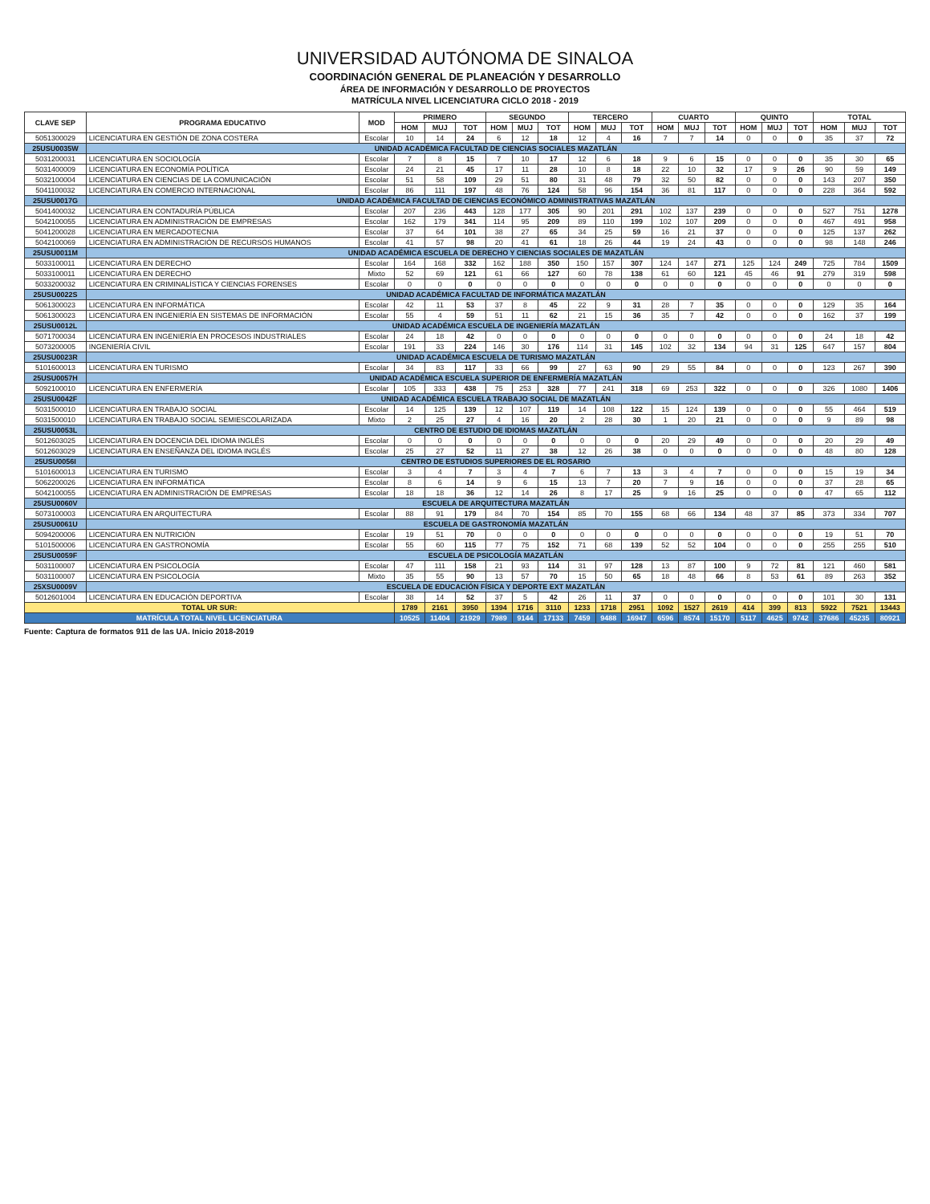UNIVERSIDAD AUTÓNOMA DE SINALOA
COORDINACIÓN GENERAL DE PLANEACIÓN Y DESARROLLO
ÁREA DE INFORMACIÓN Y DESARROLLO DE PROYECTOS
MATRÍCULA NIVEL LICENCIATURA CICLO 2018 - 2019
| CLAVE SEP | PROGRAMA EDUCATIVO | MOD | PRIMERO | | | SEGUNDO | | | TERCERO | | | CUARTO | | | QUINTO | | | TOTAL | | |
| --- | --- | --- | --- | --- | --- | --- | --- | --- | --- | --- | --- | --- | --- | --- | --- | --- | --- | --- | --- | --- |
| | | | HOM | MUJ | TOT | HOM | MUJ | TOT | HOM | MUJ | TOT | HOM | MUJ | TOT | HOM | MUJ | TOT | HOM | MUJ | TOT |
| 5051300029 | LICENCIATURA EN GESTIÓN DE ZONA COSTERA | Escolar | 10 | 14 | 24 | 6 | 12 | 18 | 12 | 4 | 16 | 7 | 7 | 14 | 0 | 0 | 0 | 35 | 37 | 72 |
| 25USU0035W | UNIDAD ACADÉMICA FACULTAD DE CIENCIAS SOCIALES MAZATLÁN | | | | | | | | | | | | | | | | | | | |
| 5031200031 | LICENCIATURA EN SOCIOLOGÍA | Escolar | 7 | 8 | 15 | 7 | 10 | 17 | 12 | 6 | 18 | 9 | 6 | 15 | 0 | 0 | 0 | 35 | 30 | 65 |
| 5031400009 | LICENCIATURA EN ECONOMÍA POLÍTICA | Escolar | 24 | 21 | 45 | 17 | 11 | 28 | 10 | 8 | 18 | 22 | 10 | 32 | 17 | 9 | 26 | 90 | 59 | 149 |
| 5032100004 | LICENCIATURA EN CIENCIAS DE LA COMUNICACIÓN | Escolar | 51 | 58 | 109 | 29 | 51 | 80 | 31 | 48 | 79 | 32 | 50 | 82 | 0 | 0 | 0 | 143 | 207 | 350 |
| 5041100032 | LICENCIATURA EN COMERCIO INTERNACIONAL | Escolar | 86 | 111 | 197 | 48 | 76 | 124 | 58 | 96 | 154 | 36 | 81 | 117 | 0 | 0 | 0 | 228 | 364 | 592 |
| 25USU0017G | UNIDAD ACADÉMICA FACULTAD DE CIENCIAS ECONÓMICO ADMINISTRATIVAS MAZATLÁN | | | | | | | | | | | | | | | | | | | |
| 5041400032 | LICENCIATURA EN CONTADURÍA PÚBLICA | Escolar | 207 | 236 | 443 | 128 | 177 | 305 | 90 | 201 | 291 | 102 | 137 | 239 | 0 | 0 | 0 | 527 | 751 | 1278 |
| 5042100055 | LICENCIATURA EN ADMINISTRACIÓN DE EMPRESAS | Escolar | 162 | 179 | 341 | 114 | 95 | 209 | 89 | 110 | 199 | 102 | 107 | 209 | 0 | 0 | 0 | 467 | 491 | 958 |
| 5041200028 | LICENCIATURA EN MERCADOTECNIA | Escolar | 37 | 64 | 101 | 38 | 27 | 65 | 34 | 25 | 59 | 16 | 21 | 37 | 0 | 0 | 0 | 125 | 137 | 262 |
| 5042100069 | LICENCIATURA EN ADMINISTRACIÓN DE RECURSOS HUMANOS | Escolar | 41 | 57 | 98 | 20 | 41 | 61 | 18 | 26 | 44 | 19 | 24 | 43 | 0 | 0 | 0 | 98 | 148 | 246 |
| 25USU0011M | UNIDAD ACADÉMICA ESCUELA DE DERECHO Y CIENCIAS SOCIALES DE MAZATLÁN | | | | | | | | | | | | | | | | | | | |
| 5033100011 | LICENCIATURA EN DERECHO | Escolar | 164 | 168 | 332 | 162 | 188 | 350 | 150 | 157 | 307 | 124 | 147 | 271 | 125 | 124 | 249 | 725 | 784 | 1509 |
| 5033100011 | LICENCIATURA EN DERECHO | Mixto | 52 | 69 | 121 | 61 | 66 | 127 | 60 | 78 | 138 | 61 | 60 | 121 | 45 | 46 | 91 | 279 | 319 | 598 |
| 5033200032 | LICENCIATURA EN CRIMINALÍSTICA Y CIENCIAS FORENSES | Escolar | 0 | 0 | 0 | 0 | 0 | 0 | 0 | 0 | 0 | 0 | 0 | 0 | 0 | 0 | 0 | 0 | 0 | 0 |
| 25USU0022S | UNIDAD ACADÉMICA FACULTAD DE INFORMÁTICA MAZATLÁN | | | | | | | | | | | | | | | | | | | |
| 5061300023 | LICENCIATURA EN INFORMÁTICA | Escolar | 42 | 11 | 53 | 37 | 8 | 45 | 22 | 9 | 31 | 28 | 7 | 35 | 0 | 0 | 0 | 129 | 35 | 164 |
| 5061300023 | LICENCIATURA EN INGENIERÍA EN SISTEMAS DE INFORMACIÓN | Escolar | 55 | 4 | 59 | 51 | 11 | 62 | 21 | 15 | 36 | 35 | 7 | 42 | 0 | 0 | 0 | 162 | 37 | 199 |
| 25USU0012L | UNIDAD ACADÉMICA ESCUELA DE INGENIERÍA MAZATLÁN | | | | | | | | | | | | | | | | | | | |
| 5071700034 | LICENCIATURA EN INGENIERÍA EN PROCESOS INDUSTRIALES | Escolar | 24 | 18 | 42 | 0 | 0 | 0 | 0 | 0 | 0 | 0 | 0 | 0 | 0 | 0 | 0 | 24 | 18 | 42 |
| 5073200005 | INGENIERÍA CIVIL | Escolar | 191 | 33 | 224 | 146 | 30 | 176 | 114 | 31 | 145 | 102 | 32 | 134 | 94 | 31 | 125 | 647 | 157 | 804 |
| 25USU0023R | UNIDAD ACADÉMICA ESCUELA DE TURISMO MAZATLÁN | | | | | | | | | | | | | | | | | | | |
| 5101600013 | LICENCIATURA EN TURISMO | Escolar | 34 | 83 | 117 | 33 | 66 | 99 | 27 | 63 | 90 | 29 | 55 | 84 | 0 | 0 | 0 | 123 | 267 | 390 |
| 25USU0057H | UNIDAD ACADÉMICA ESCUELA SUPERIOR DE ENFERMERÍA MAZATLÁN | | | | | | | | | | | | | | | | | | | |
| 5092100010 | LICENCIATURA EN ENFERMERÍA | Escolar | 105 | 333 | 438 | 75 | 253 | 328 | 77 | 241 | 318 | 69 | 253 | 322 | 0 | 0 | 0 | 326 | 1080 | 1406 |
| 25USU0042F | UNIDAD ACADÉMICA ESCUELA TRABAJO SOCIAL DE MAZATLÁN | | | | | | | | | | | | | | | | | | | |
| 5031500010 | LICENCIATURA EN TRABAJO SOCIAL | Escolar | 14 | 125 | 139 | 12 | 107 | 119 | 14 | 108 | 122 | 15 | 124 | 139 | 0 | 0 | 0 | 55 | 464 | 519 |
| 5031500010 | LICENCIATURA EN TRABAJO SOCIAL SEMIESCOLARIZADA | Mixto | 2 | 25 | 27 | 4 | 16 | 20 | 2 | 28 | 30 | 1 | 20 | 21 | 0 | 0 | 0 | 9 | 89 | 98 |
| 25USU0053L | CENTRO DE ESTUDIO DE IDIOMAS MAZATLÁN | | | | | | | | | | | | | | | | | | | |
| 5012603025 | LICENCIATURA EN DOCENCIA DEL IDIOMA INGLÉS | Escolar | 0 | 0 | 0 | 0 | 0 | 0 | 0 | 0 | 0 | 20 | 29 | 49 | 0 | 0 | 0 | 20 | 29 | 49 |
| 5012603029 | LICENCIATURA EN ENSEÑANZA DEL IDIOMA INGLÉS | Escolar | 25 | 27 | 52 | 11 | 27 | 38 | 12 | 26 | 38 | 0 | 0 | 0 | 0 | 0 | 0 | 48 | 80 | 128 |
| 25USU0056I | CENTRO DE ESTUDIOS SUPERIORES DE EL ROSARIO | | | | | | | | | | | | | | | | | | | |
| 5101600013 | LICENCIATURA EN TURISMO | Escolar | 3 | 4 | 7 | 3 | 4 | 7 | 6 | 7 | 13 | 3 | 4 | 7 | 0 | 0 | 0 | 15 | 19 | 34 |
| 5062200026 | LICENCIATURA EN INFORMÁTICA | Escolar | 8 | 6 | 14 | 9 | 6 | 15 | 13 | 7 | 20 | 7 | 9 | 16 | 0 | 0 | 0 | 37 | 28 | 65 |
| 5042100055 | LICENCIATURA EN ADMINISTRACIÓN DE EMPRESAS | Escolar | 18 | 18 | 36 | 12 | 14 | 26 | 8 | 17 | 25 | 9 | 16 | 25 | 0 | 0 | 0 | 47 | 65 | 112 |
| 25USU0060V | ESCUELA DE ARQUITECTURA MAZATLÁN | | | | | | | | | | | | | | | | | | | |
| 5073100003 | LICENCIATURA EN ARQUITECTURA | Escolar | 88 | 91 | 179 | 84 | 70 | 154 | 85 | 70 | 155 | 68 | 66 | 134 | 48 | 37 | 85 | 373 | 334 | 707 |
| 25USU0061U | ESCUELA DE GASTRONOMÍA MAZATLÁN | | | | | | | | | | | | | | | | | | | |
| 5094200006 | LICENCIATURA EN NUTRICIÓN | Escolar | 19 | 51 | 70 | 0 | 0 | 0 | 0 | 0 | 0 | 0 | 0 | 0 | 0 | 0 | 0 | 19 | 51 | 70 |
| 5101500006 | LICENCIATURA EN GASTRONOMÍA | Escolar | 55 | 60 | 115 | 77 | 75 | 152 | 71 | 68 | 139 | 52 | 52 | 104 | 0 | 0 | 0 | 255 | 255 | 510 |
| 25USU0059F | ESCUELA DE PSICOLOGÍA MAZATLÁN | | | | | | | | | | | | | | | | | | | |
| 5031100007 | LICENCIATURA EN PSICOLOGÍA | Escolar | 47 | 111 | 158 | 21 | 93 | 114 | 31 | 97 | 128 | 13 | 87 | 100 | 9 | 72 | 81 | 121 | 460 | 581 |
| 5031100007 | LICENCIATURA EN PSICOLOGÍA | Mixto | 35 | 55 | 90 | 13 | 57 | 70 | 15 | 50 | 65 | 18 | 48 | 66 | 8 | 53 | 61 | 89 | 263 | 352 |
| 25XSU0009V | ESCUELA DE EDUCACIÓN FÍSICA Y DEPORTE EXT MAZATLÁN | | | | | | | | | | | | | | | | | | | |
| 5012601004 | LICENCIATURA EN EDUCACIÓN DEPORTIVA | Escolar | 38 | 14 | 52 | 37 | 5 | 42 | 26 | 11 | 37 | 0 | 0 | 0 | 0 | 0 | 0 | 101 | 30 | 131 |
| TOTAL UR SUR: | | | 1789 | 2161 | 3950 | 1394 | 1716 | 3110 | 1233 | 1718 | 2951 | 1092 | 1527 | 2619 | 414 | 399 | 813 | 5922 | 7521 | 13443 |
| MATRÍCULA TOTAL NIVEL LICENCIATURA | | | 10525 | 11404 | 21929 | 7989 | 9144 | 17133 | 7459 | 9488 | 16947 | 6596 | 8574 | 15170 | 5117 | 4625 | 9742 | 37686 | 45235 | 80921 |
Fuente: Captura de formatos 911 de las UA. Inicio 2018-2019